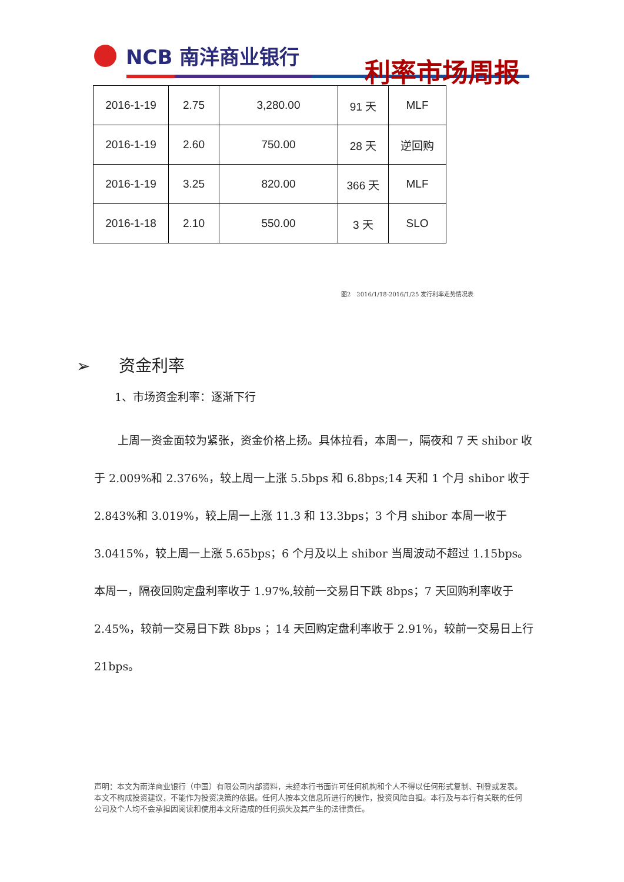NCB 南洋商业银行
利率市场周报
| 2016-1-19 | 2.75 | 3,280.00 | 91 天 | MLF |
| 2016-1-19 | 2.60 | 750.00 | 28 天 | 逆回购 |
| 2016-1-19 | 3.25 | 820.00 | 366 天 | MLF |
| 2016-1-18 | 2.10 | 550.00 | 3 天 | SLO |
图2　2016/1/18-2016/1/25 发行利率走势情况表
➢ 资金利率
1、市场资金利率：逐渐下行
上周一资金面较为紧张，资金价格上扬。具体拉看，本周一，隔夜和 7 天 shibor 收于 2.009%和 2.376%，较上周一上涨 5.5bps 和 6.8bps;14 天和 1 个月 shibor 收于 2.843%和 3.019%，较上周一上涨 11.3 和 13.3bps；3 个月 shibor 本周一收于 3.0415%，较上周一上涨 5.65bps；6 个月及以上 shibor 当周波动不超过 1.15bps。本周一，隔夜回购定盘利率收于 1.97%,较前一交易日下跌 8bps；7 天回购利率收于 2.45%，较前一交易日下跌 8bps ；14 天回购定盘利率收于 2.91%，较前一交易日上行 21bps。
声明：本文为南洋商业银行（中国）有限公司内部资料，未经本行书面许可任何机构和个人不得以任何形式复制、刊登或发表。本文不构成投资建议，不能作为投资决策的依据。任何人按本文信息所进行的操作，投资风险自担。本行及与本行有关联的任何公司及个人均不会承担因阅读和使用本文所造成的任何损失及其产生的法律责任。